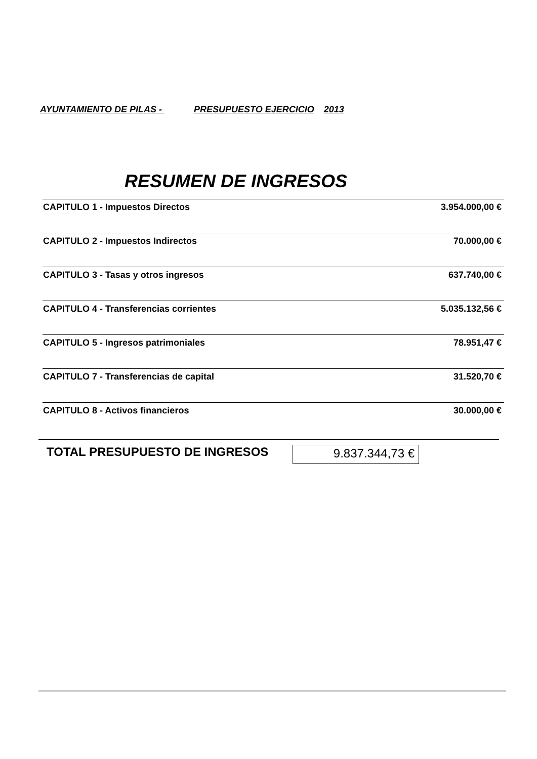AYUNTAMIENTO DE PILAS - PRESUPUESTO EJERCICIO 2013
RESUMEN DE INGRESOS
| CAPITULO 1 - Impuestos Directos | 3.954.000,00 € | |
| CAPITULO 2 - Impuestos Indirectos | 70.000,00 € | |
| CAPITULO 3 - Tasas y otros ingresos | 637.740,00 € | |
| CAPITULO 4 - Transferencias corrientes | 5.035.132,56 € | |
| CAPITULO 5 - Ingresos patrimoniales | 78.951,47 € | |
| CAPITULO 7 - Transferencias de capital | 31.520,70 € | |
| CAPITULO 8 - Activos financieros | 30.000,00 € | |
TOTAL PRESUPUESTO DE INGRESOS 9.837.344,73 €